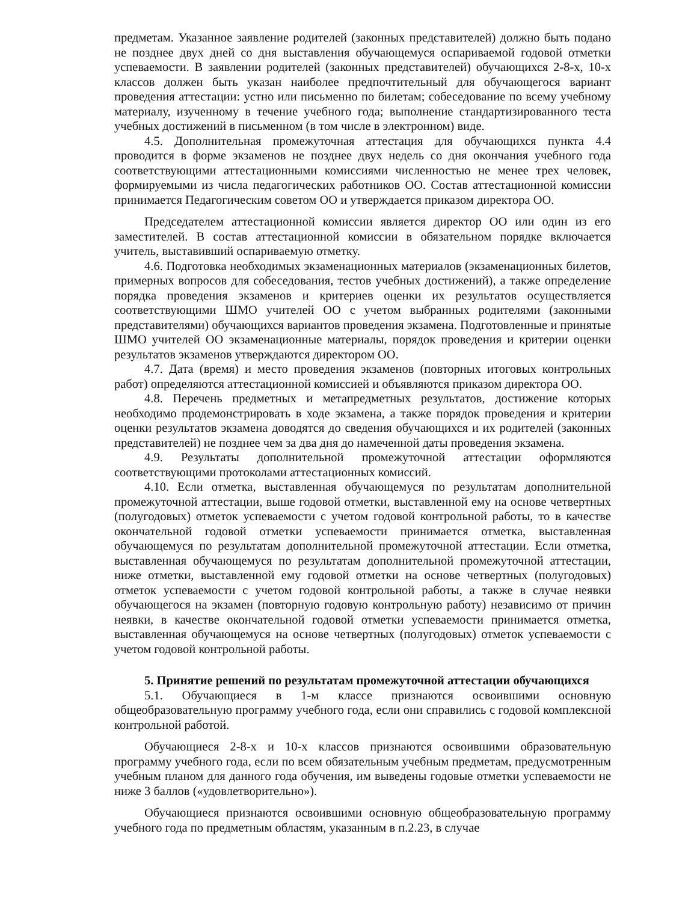предметам. Указанное заявление родителей (законных представителей) должно быть подано не позднее двух дней со дня выставления обучающемуся оспариваемой годовой отметки успеваемости. В заявлении родителей (законных представителей) обучающихся 2-8-х, 10-х классов должен быть указан наиболее предпочтительный для обучающегося вариант проведения аттестации: устно или письменно по билетам; собеседование по всему учебному материалу, изученному в течение учебного года; выполнение стандартизированного теста учебных достижений в письменном (в том числе в электронном) виде.
4.5. Дополнительная промежуточная аттестация для обучающихся пункта 4.4 проводится в форме экзаменов не позднее двух недель со дня окончания учебного года соответствующими аттестационными комиссиями численностью не менее трех человек, формируемыми из числа педагогических работников ОО. Состав аттестационной комиссии принимается Педагогическим советом ОО и утверждается приказом директора ОО.
Председателем аттестационной комиссии является директор ОО или один из его заместителей. В состав аттестационной комиссии в обязательном порядке включается учитель, выставивший оспариваемую отметку.
4.6. Подготовка необходимых экзаменационных материалов (экзаменационных билетов, примерных вопросов для собеседования, тестов учебных достижений), а также определение порядка проведения экзаменов и критериев оценки их результатов осуществляется соответствующими ШМО учителей ОО с учетом выбранных родителями (законными представителями) обучающихся вариантов проведения экзамена. Подготовленные и принятые ШМО учителей ОО экзаменационные материалы, порядок проведения и критерии оценки результатов экзаменов утверждаются директором ОО.
4.7. Дата (время) и место проведения экзаменов (повторных итоговых контрольных работ) определяются аттестационной комиссией и объявляются приказом директора ОО.
4.8. Перечень предметных и метапредметных результатов, достижение которых необходимо продемонстрировать в ходе экзамена, а также порядок проведения и критерии оценки результатов экзамена доводятся до сведения обучающихся и их родителей (законных представителей) не позднее чем за два дня до намеченной даты проведения экзамена.
4.9. Результаты дополнительной промежуточной аттестации оформляются соответствующими протоколами аттестационных комиссий.
4.10. Если отметка, выставленная обучающемуся по результатам дополнительной промежуточной аттестации, выше годовой отметки, выставленной ему на основе четвертных (полугодовых) отметок успеваемости с учетом годовой контрольной работы, то в качестве окончательной годовой отметки успеваемости принимается отметка, выставленная обучающемуся по результатам дополнительной промежуточной аттестации. Если отметка, выставленная обучающемуся по результатам дополнительной промежуточной аттестации, ниже отметки, выставленной ему годовой отметки на основе четвертных (полугодовых) отметок успеваемости с учетом годовой контрольной работы, а также в случае неявки обучающегося на экзамен (повторную годовую контрольную работу) независимо от причин неявки, в качестве окончательной годовой отметки успеваемости принимается отметка, выставленная обучающемуся на основе четвертных (полугодовых) отметок успеваемости с учетом годовой контрольной работы.
5. Принятие решений по результатам промежуточной аттестации обучающихся
5.1. Обучающиеся в 1-м классе признаются освоившими основную общеобразовательную программу учебного года, если они справились с годовой комплексной контрольной работой.
Обучающиеся 2-8-х и 10-х классов признаются освоившими образовательную программу учебного года, если по всем обязательным учебным предметам, предусмотренным учебным планом для данного года обучения, им выведены годовые отметки успеваемости не ниже 3 баллов («удовлетворительно»).
Обучающиеся признаются освоившими основную общеобразовательную программу учебного года по предметным областям, указанным в п.2.23, в случае